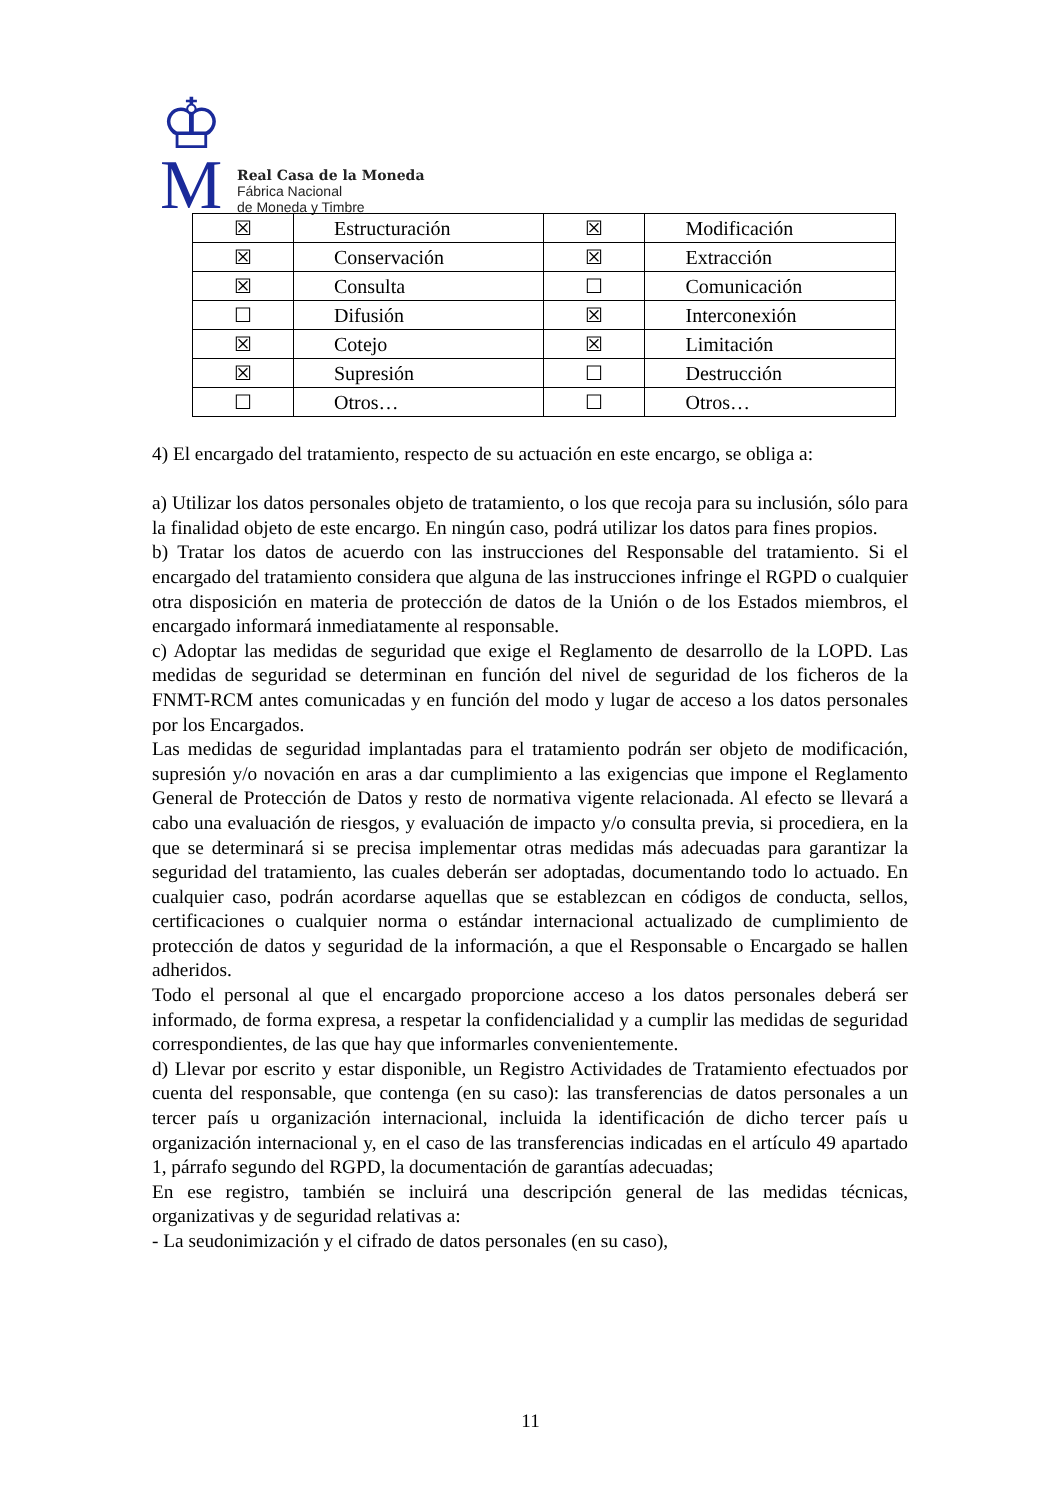♔
M
Real Casa de la Moneda
Fábrica Nacional
de Moneda y Timbre
| ☒ | Estructuración | ☒ | Modificación |
| ☒ | Conservación | ☒ | Extracción |
| ☒ | Consulta | ☐ | Comunicación |
| ☐ | Difusión | ☒ | Interconexión |
| ☒ | Cotejo | ☒ | Limitación |
| ☒ | Supresión | ☐ | Destrucción |
| ☐ | Otros… | ☐ | Otros… |
4) El encargado del tratamiento, respecto de su actuación en este encargo, se obliga a:
a) Utilizar los datos personales objeto de tratamiento, o los que recoja para su inclusión, sólo para la finalidad objeto de este encargo. En ningún caso, podrá utilizar los datos para fines propios.
b) Tratar los datos de acuerdo con las instrucciones del Responsable del tratamiento. Si el encargado del tratamiento considera que alguna de las instrucciones infringe el RGPD o cualquier otra disposición en materia de protección de datos de la Unión o de los Estados miembros, el encargado informará inmediatamente al responsable.
c) Adoptar las medidas de seguridad que exige el Reglamento de desarrollo de la LOPD. Las medidas de seguridad se determinan en función del nivel de seguridad de los ficheros de la FNMT-RCM antes comunicadas y en función del modo y lugar de acceso a los datos personales por los Encargados.
Las medidas de seguridad implantadas para el tratamiento podrán ser objeto de modificación, supresión y/o novación en aras a dar cumplimiento a las exigencias que impone el Reglamento General de Protección de Datos y resto de normativa vigente relacionada. Al efecto se llevará a cabo una evaluación de riesgos, y evaluación de impacto y/o consulta previa, si procediera, en la que se determinará si se precisa implementar otras medidas más adecuadas para garantizar la seguridad del tratamiento, las cuales deberán ser adoptadas, documentando todo lo actuado. En cualquier caso, podrán acordarse aquellas que se establezcan en códigos de conducta, sellos, certificaciones o cualquier norma o estándar internacional actualizado de cumplimiento de protección de datos y seguridad de la información, a que el Responsable o Encargado se hallen adheridos.
Todo el personal al que el encargado proporcione acceso a los datos personales deberá ser informado, de forma expresa, a respetar la confidencialidad y a cumplir las medidas de seguridad correspondientes, de las que hay que informarles convenientemente.
d) Llevar por escrito y estar disponible, un Registro Actividades de Tratamiento efectuados por cuenta del responsable, que contenga (en su caso): las transferencias de datos personales a un tercer país u organización internacional, incluida la identificación de dicho tercer país u organización internacional y, en el caso de las transferencias indicadas en el artículo 49 apartado 1, párrafo segundo del RGPD, la documentación de garantías adecuadas;
En ese registro, también se incluirá una descripción general de las medidas técnicas, organizativas y de seguridad relativas a:
- La seudonimización y el cifrado de datos personales (en su caso),
11